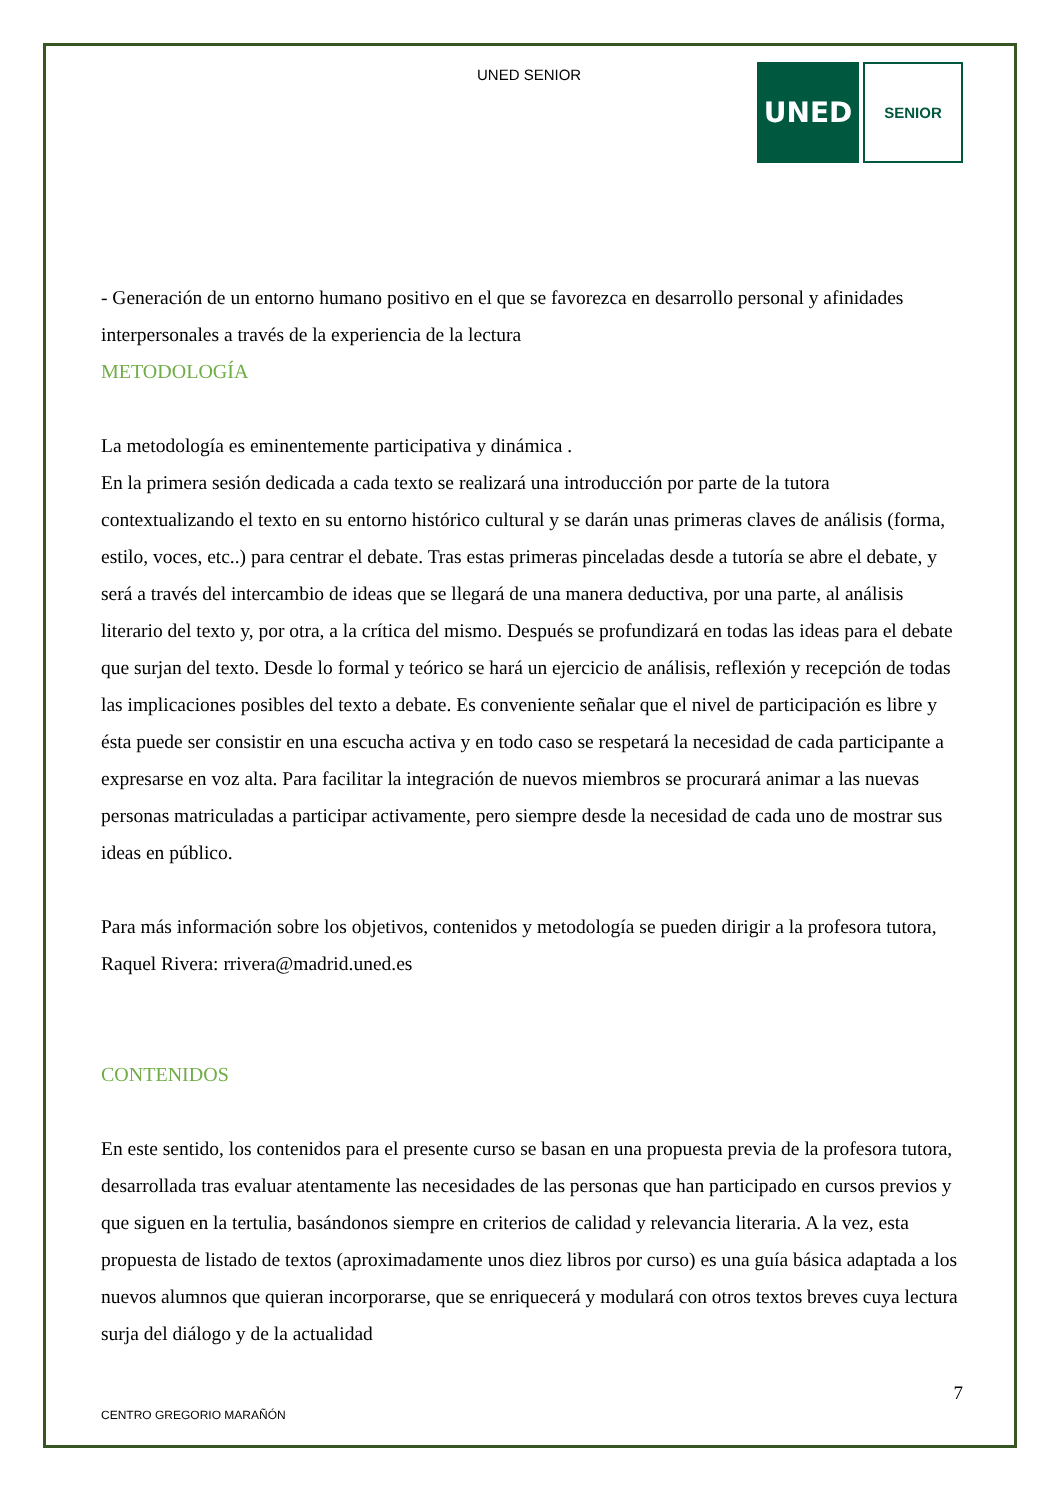UNED SENIOR
UNED
SENIOR
- Generación de un entorno humano positivo en el que se favorezca en desarrollo personal y afinidades interpersonales a través de la experiencia de la lectura
METODOLOGÍA
La metodología es eminentemente participativa y dinámica .
En la primera sesión dedicada a cada texto se realizará una introducción por parte de la tutora contextualizando el texto en su entorno histórico cultural y se darán unas primeras claves de análisis (forma, estilo, voces, etc..) para centrar el debate. Tras estas primeras pinceladas desde a tutoría se abre el debate, y será a través del intercambio de ideas que se llegará de una manera deductiva, por una parte, al análisis literario del texto y, por otra, a la crítica del mismo. Después se profundizará en todas las ideas para el debate que surjan del texto. Desde lo formal y teórico se hará un ejercicio de análisis, reflexión y recepción de todas las implicaciones posibles del texto a debate. Es conveniente señalar que el nivel de participación es libre y ésta puede ser consistir en una escucha activa y en todo caso se respetará la necesidad de cada participante a expresarse en voz alta. Para facilitar la integración de nuevos miembros se procurará animar a las nuevas personas matriculadas a participar activamente, pero siempre desde la necesidad de cada uno de mostrar sus ideas en público.
Para más información sobre los objetivos, contenidos y metodología se pueden dirigir a la profesora tutora, Raquel Rivera: rrivera@madrid.uned.es
CONTENIDOS
En este sentido, los contenidos para el presente curso se basan en una propuesta previa de la profesora tutora, desarrollada tras evaluar atentamente las necesidades de las personas que han participado en cursos previos y que siguen en la tertulia, basándonos siempre en criterios de calidad y relevancia literaria. A la vez, esta propuesta de listado de textos (aproximadamente unos diez libros por curso) es una guía básica adaptada a los nuevos alumnos que quieran incorporarse, que se enriquecerá y modulará con otros textos breves cuya lectura surja del diálogo y de la actualidad
7
CENTRO GREGORIO MARAÑÓN